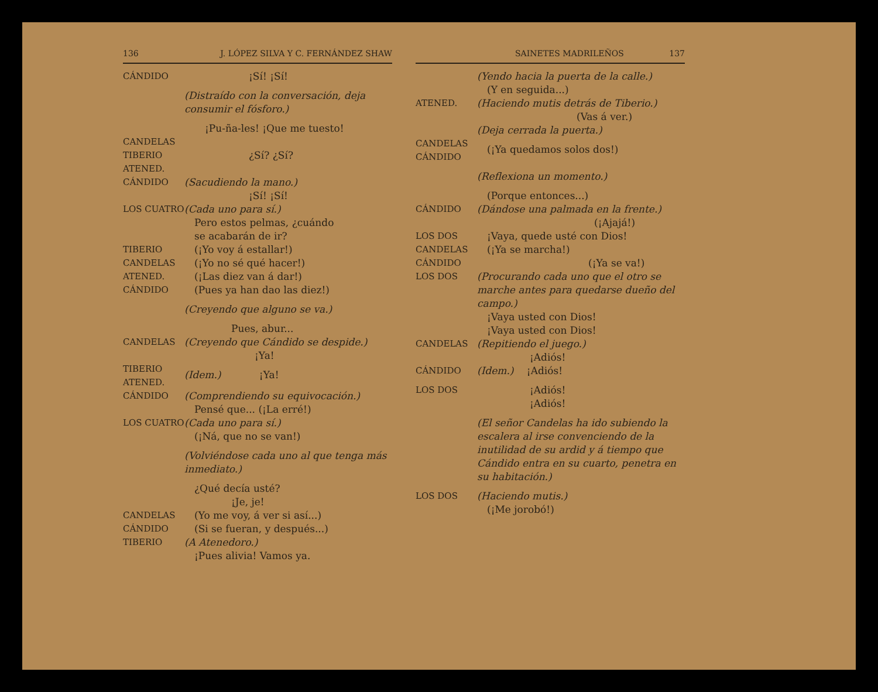136 J. LÓPEZ SILVA Y C. FERNÁNDEZ SHAW
CÁNDIDO ¡Sí! ¡Sí!
(Distraído con la conversación, deja consumir el fósforo.)
¡Pu-ña-les! ¡Que me tuesto!
CANDELAS
TIBERIO
ATENED. ¿Sí? ¿Sí?
CÁNDIDO (Sacudiendo la mano.)
¡Sí! ¡Sí!
LOS CUATRO (Cada uno para sí.)
 Pero estos pelmas, ¿cuándo
 se acabarán de ir?
TIBERIO (¡Yo voy á estallar!)
CANDELAS (¡Yo no sé qué hacer!)
ATENED. (¡Las diez van á dar!)
CÁNDIDO (Pues ya han dao las diez!)
(Creyendo que alguno se va.)
Pues, abur...
CANDELAS (Creyendo que Cándido se despide.)
¡Ya!
TIBERIO
ATENED. (Idem.) ¡Ya!
CÁNDIDO (Comprendiendo su equivocación.)
 Pensé que... (¡La erré!)
LOS CUATRO (Cada uno para sí.)
 (¡Ná, que no se van!)
(Volviéndose cada uno al que tenga más inmediato.)
 ¿Qué decía usté?
¡Je, je!
CANDELAS (Yo me voy, á ver si así...)
CÁNDIDO (Si se fueran, y después...)
TIBERIO (A Atenedoro.)
 ¡Pues alivia! Vamos ya.
SAINETES MADRILEÑOS 137
(Yendo hacia la puerta de la calle.)
 (Y en seguida...)
ATENED. (Haciendo mutis detrás de Tiberio.)
(Vas á ver.)
(Deja cerrada la puerta.)
CANDELAS
CÁNDIDO (¡Ya quedamos solos dos!)
(Reflexiona un momento.)
 (Porque entonces...)
CÁNDIDO (Dándose una palmada en la frente.)
(¡Ajajá!)
LOS DOS ¡Vaya, quede usté con Dios!
CANDELAS (¡Ya se marcha!)
CÁNDIDO (¡Ya se va!)
LOS DOS (Procurando cada uno que el otro se marche antes para quedarse dueño del campo.)
 ¡Vaya usted con Dios!
 ¡Vaya usted con Dios!
CANDELAS (Repitiendo el juego.)
¡Adiós!
CÁNDIDO (Idem.)  ¡Adiós!
LOS DOS ¡Adiós!
¡Adiós!
(El señor Candelas ha ido subiendo la escalera al irse convenciendo de la inutilidad de su ardid y á tiempo que Cándido entra en su cuarto, penetra en su habitación.)
LOS DOS (Haciendo mutis.)
 (¡Me jorobó!)